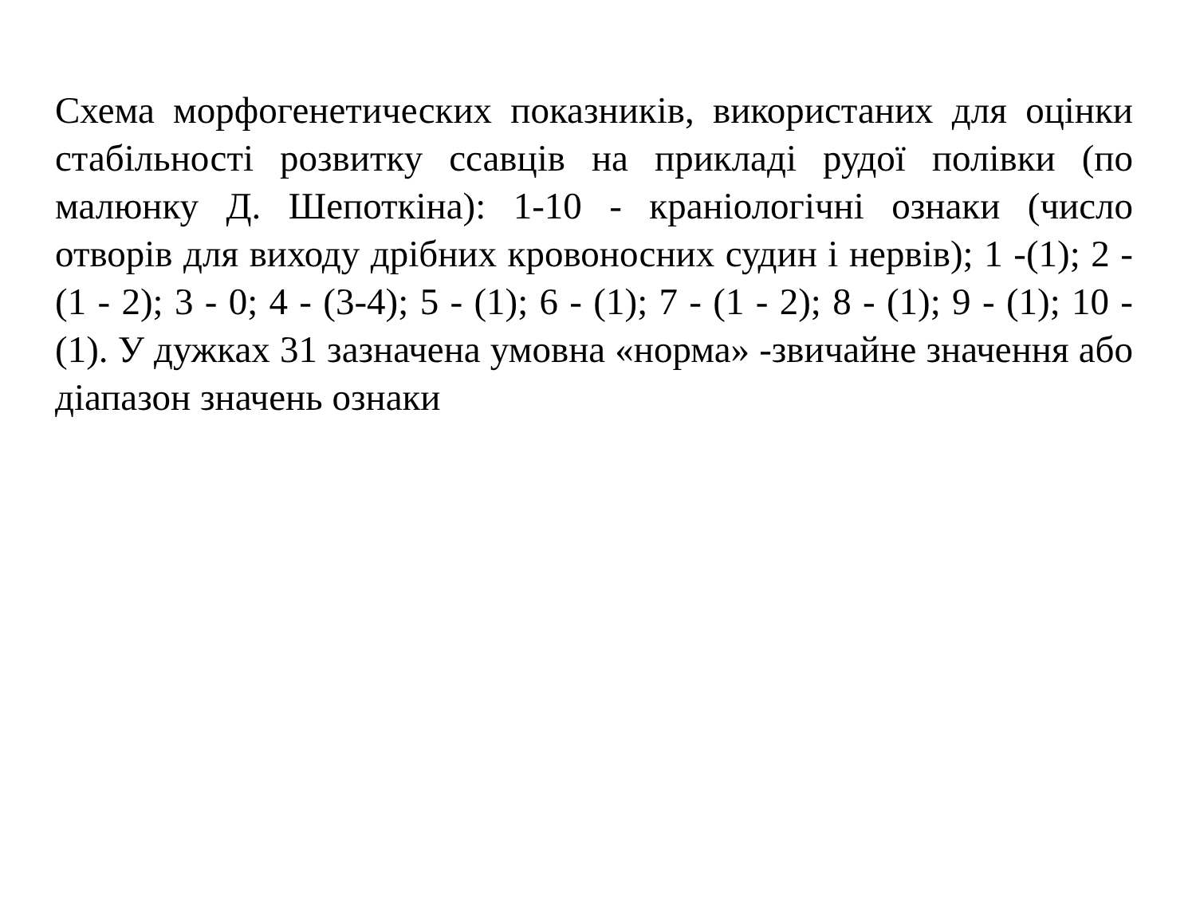Схема морфогенетических показників, використаних для оцінки стабільності розвитку ссавців на прикладі рудої полівки (по малюнку Д. Шепоткіна): 1-10 - краніологічні ознаки (число отворів для виходу дрібних кровоносних судин і нервів); 1 -(1); 2 - (1 - 2); 3 - 0; 4 - (3-4); 5 - (1); 6 - (1); 7 - (1 - 2); 8 - (1); 9 - (1); 10 - (1). У дужках 31 зазначена умовна «норма» -звичайне значення або діапазон значень ознаки